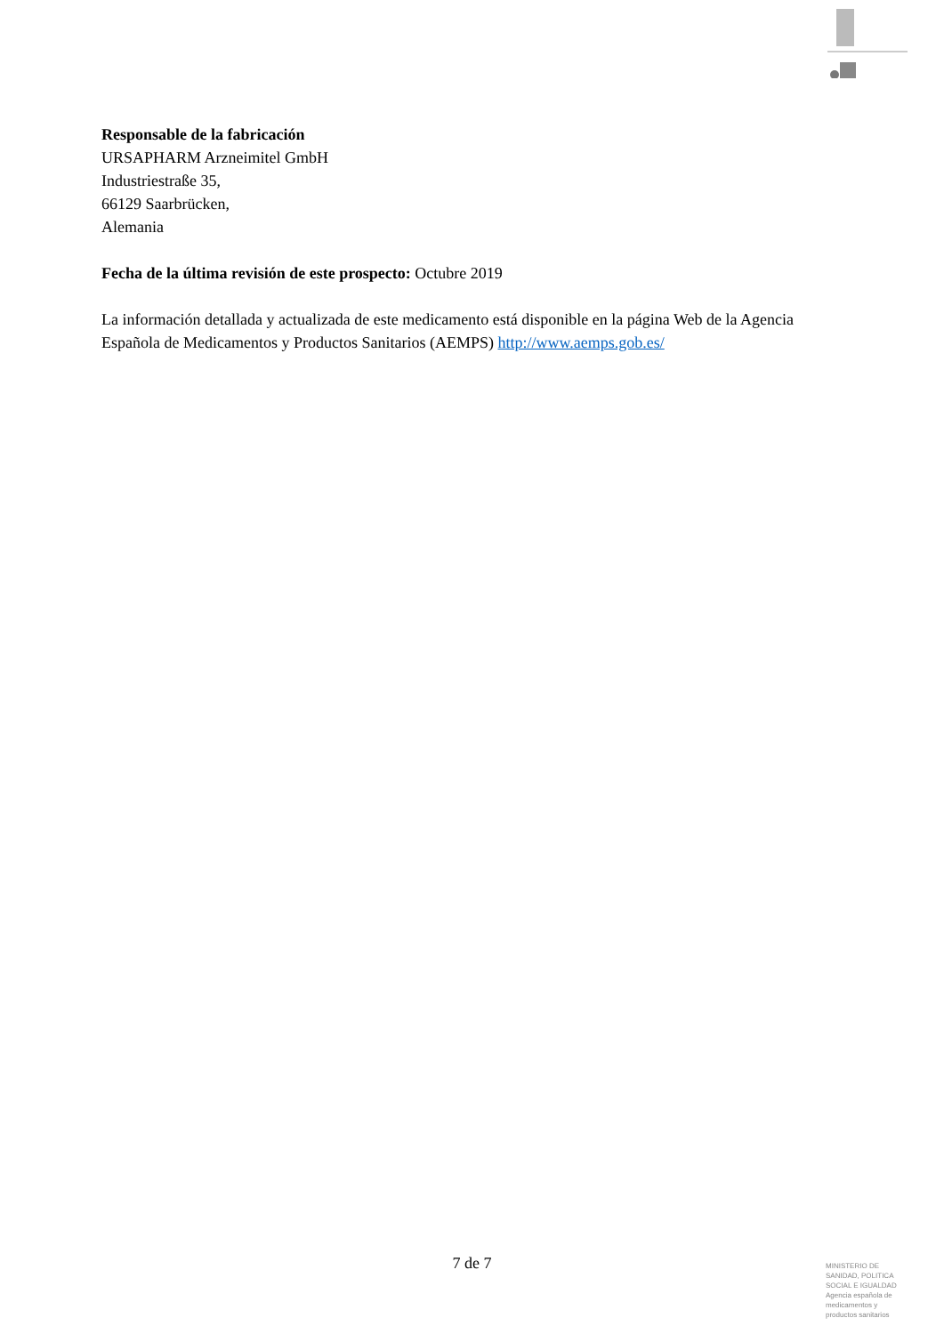Responsable de la fabricación
URSAPHARM Arzneimitel GmbH
Industriestraße 35,
66129 Saarbrücken,
Alemania
Fecha de la última revisión de este prospecto: Octubre 2019
La información detallada y actualizada de este medicamento está disponible en la página Web de la Agencia Española de Medicamentos y Productos Sanitarios (AEMPS) http://www.aemps.gob.es/
7 de 7
MINISTERIO DE SANIDAD, POLITICA SOCIAL E IGUALDAD
Agencia española de medicamentos y productos sanitarios